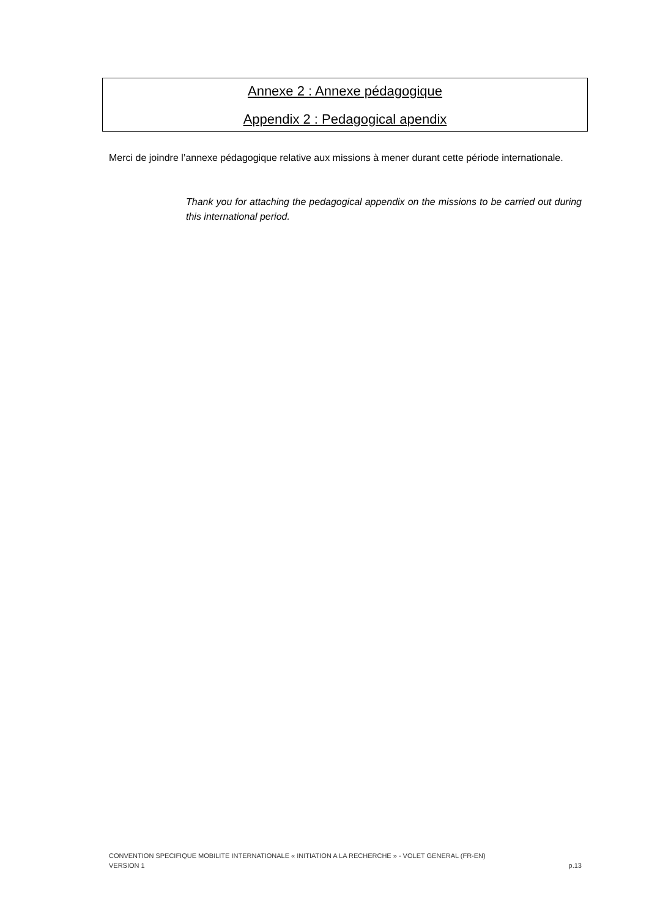Annexe 2 : Annexe pédagogique
Appendix 2 : Pedagogical apendix
Merci de joindre l’annexe pédagogique relative aux missions à mener durant cette période internationale.
Thank you for attaching the pedagogical appendix on the missions to be carried out during this international period.
CONVENTION SPECIFIQUE MOBILITE INTERNATIONALE « INITIATION A LA RECHERCHE » - VOLET GENERAL (FR-EN)
VERSION 1 p.13